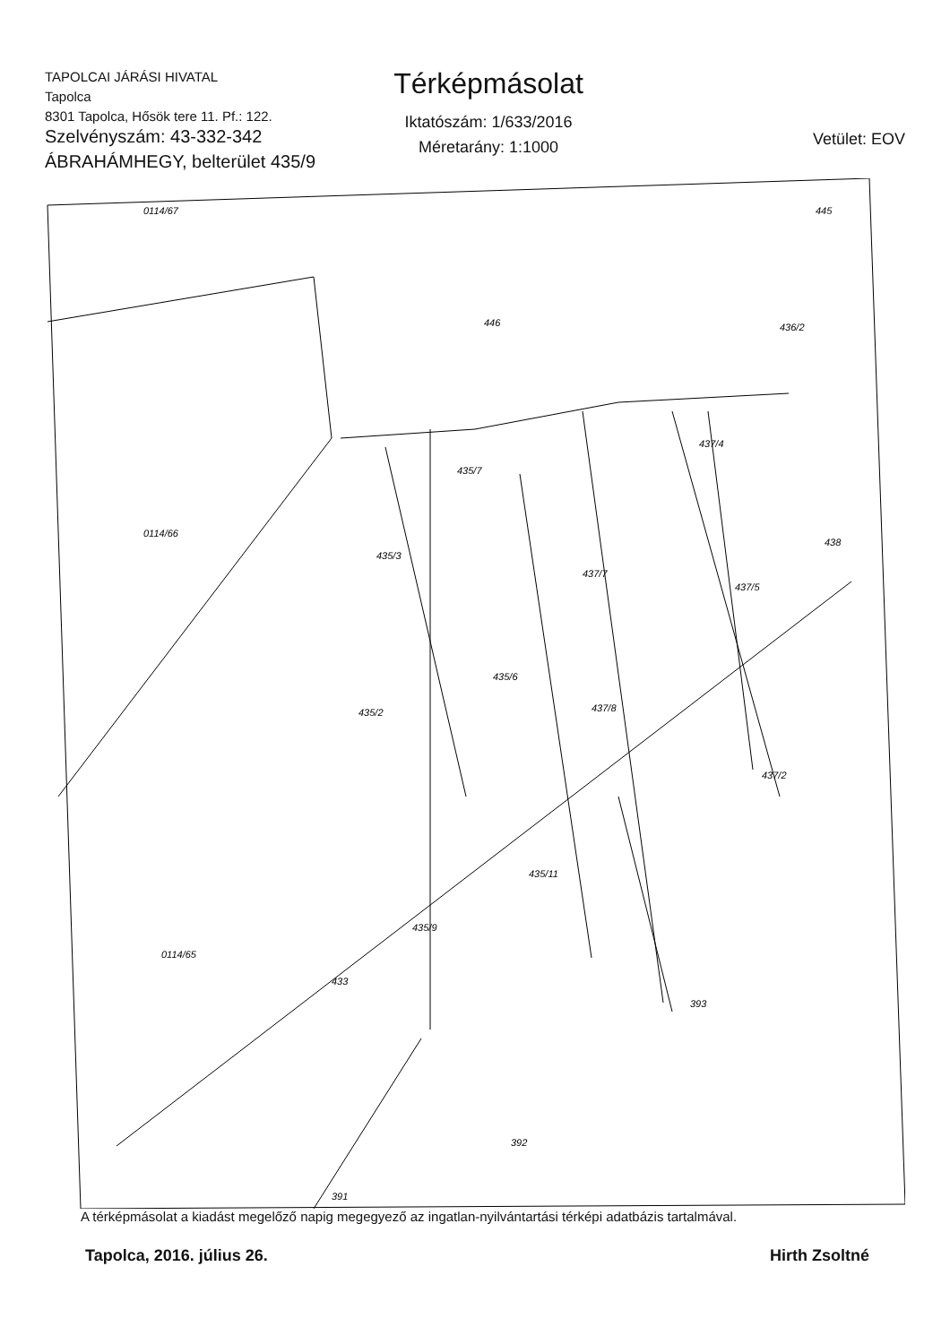TAPOLCAI JÁRÁSI HIVATAL
Tapolca
8301 Tapolca, Hősök tere 11. Pf.: 122.
Térképmásolat
Iktatószám: 1/633/2016
Méretarány: 1:1000
Vetület: EOV
Szelvényszám: 43-332-342
ÁBRAHÁMHEGY, belterület 435/9
0114/67
446
445
436/2
0114/66
435/7
437/4
435/3
437/7
437/5
438
435/6
435/2
437/8
437/2
435/11
435/9
0114/65
433
393
392
391
A térképmásolat a kiadást megelőző napig megegyező az ingatlan-nyilvántartási térképi adatbázis tartalmával.
Tapolca, 2016. július 26. Hirth Zsoltné